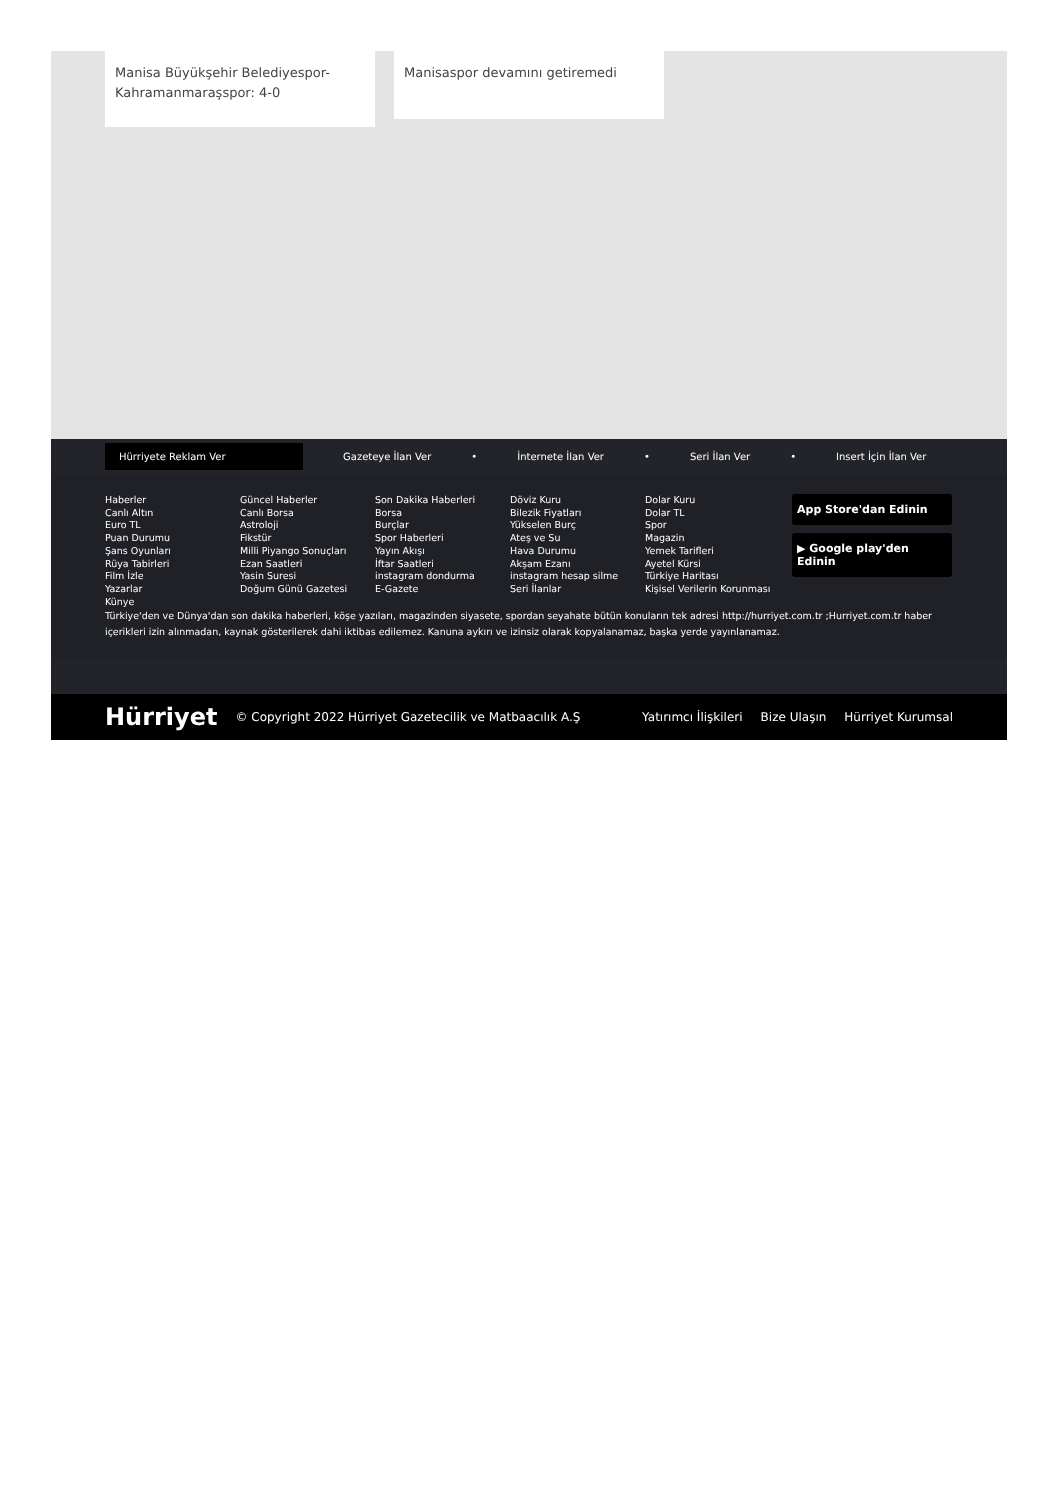Manisa Büyükşehir Belediyespor-Kahramanmaraşspor: 4-0
Manisaspor devamını getiremedi
Hürriyete Reklam Ver
Gazeteye İlan Ver • İnternete İlan Ver • Seri İlan Ver • Insert İçin İlan Ver
Haberler
Canlı Altın
Euro TL
Puan Durumu
Şans Oyunları
Rüya Tabirleri
Film İzle
Yazarlar
Künye
Güncel Haberler
Canlı Borsa
Astroloji
Fikstür
Milli Piyango Sonuçları
Ezan Saatleri
Yasin Suresi
Doğum Günü Gazetesi
Son Dakika Haberleri
Borsa
Burçlar
Spor Haberleri
Yayın Akışı
İftar Saatleri
instagram dondurma
E-Gazete
Döviz Kuru
Bilezik Fiyatları
Yükselen Burç
Ateş ve Su
Hava Durumu
Akşam Ezanı
instagram hesap silme
Seri İlanlar
Dolar Kuru
Dolar TL
Spor
Magazin
Yemek Tarifleri
Ayetel Kürsi
Türkiye Haritası
Kişisel Verilerin Korunması
App Store'dan Edinin
▶ Google play'den Edinin
Türkiye'den ve Dünya'dan son dakika haberleri, köşe yazıları, magazinden siyasete, spordan seyahate bütün konuların tek adresi http://hurriyet.com.tr ;Hurriyet.com.tr haber içerikleri izin alınmadan, kaynak gösterilerek dahi iktibas edilemez. Kanuna aykırı ve izinsiz olarak kopyalanamaz, başka yerde yayınlanamaz.
Hürriyet © Copyright 2022 Hürriyet Gazetecilik ve Matbaacılık A.Ş Yatırımcı İlişkileri Bize Ulaşın Hürriyet Kurumsal